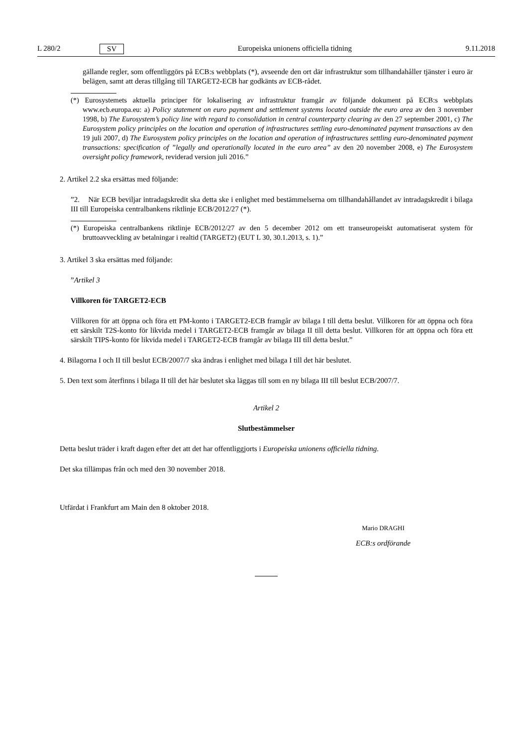L 280/2 SV Europeiska unionens officiella tidning 9.11.2018
gällande regler, som offentliggörs på ECB:s webbplats (*), avseende den ort där infrastruktur som tillhandahåller tjänster i euro är belägen, samt att deras tillgång till TARGET2-ECB har godkänts av ECB-rådet.
(*) Eurosystemets aktuella principer för lokalisering av infrastruktur framgår av följande dokument på ECB:s webbplats www.ecb.europa.eu: a) Policy statement on euro payment and settlement systems located outside the euro area av den 3 november 1998, b) The Eurosystem’s policy line with regard to consolidation in central counterparty clearing av den 27 september 2001, c) The Eurosystem policy principles on the location and operation of infrastructures settling euro-denominated payment transactions av den 19 juli 2007, d) The Eurosystem policy principles on the location and operation of infrastructures settling euro-denominated payment transactions: specification of ”legally and operationally located in the euro area” av den 20 november 2008, e) The Eurosystem oversight policy framework, reviderad version juli 2016.”
2. Artikel 2.2 ska ersättas med följande:
”2. När ECB beviljar intradagskredit ska detta ske i enlighet med bestämmelserna om tillhandahållandet av intradagskredit i bilaga III till Europeiska centralbankens riktlinje ECB/2012/27 (*).
(*) Europeiska centralbankens riktlinje ECB/2012/27 av den 5 december 2012 om ett transeuropeiskt automatiserat system för bruttoavveckling av betalningar i realtid (TARGET2) (EUT L 30, 30.1.2013, s. 1).”
3. Artikel 3 ska ersättas med följande:
”Artikel 3
Villkoren för TARGET2-ECB
Villkoren för att öppna och föra ett PM-konto i TARGET2-ECB framgår av bilaga I till detta beslut. Villkoren för att öppna och föra ett särskilt T2S-konto för likvida medel i TARGET2-ECB framgår av bilaga II till detta beslut. Villkoren för att öppna och föra ett särskilt TIPS-konto för likvida medel i TARGET2-ECB framgår av bilaga III till detta beslut.”
4. Bilagorna I och II till beslut ECB/2007/7 ska ändras i enlighet med bilaga I till det här beslutet.
5. Den text som återfinns i bilaga II till det här beslutet ska läggas till som en ny bilaga III till beslut ECB/2007/7.
Artikel 2
Slutbestämmelser
Detta beslut träder i kraft dagen efter det att det har offentliggjorts i Europeiska unionens officiella tidning.
Det ska tillämpas från och med den 30 november 2018.
Utfärdat i Frankfurt am Main den 8 oktober 2018.
Mario DRAGHI
ECB:s ordförande